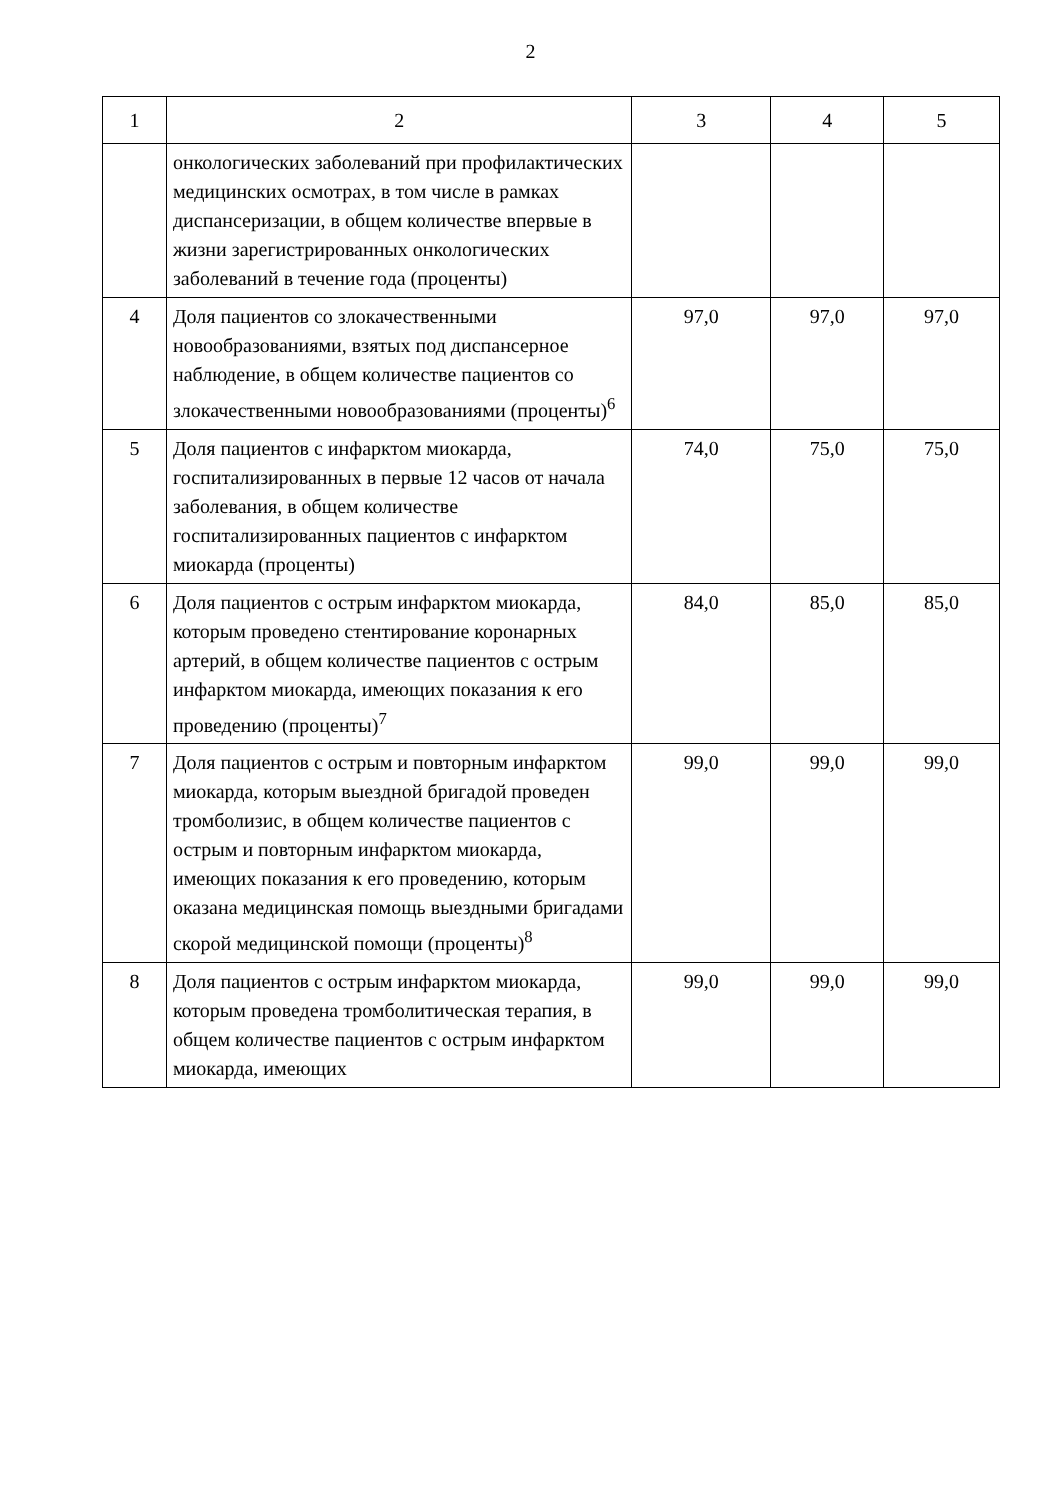2
| 1 | 2 | 3 | 4 | 5 |
| | онкологических заболеваний при профилактических медицинских осмотрах, в том числе в рамках диспансеризации, в общем количестве впервые в жизни зарегистрированных онкологических заболеваний в течение года (проценты) | | | |
| 4 | Доля пациентов со злокачественными новообразованиями, взятых под диспансерное наблюдение, в общем количестве пациентов со злокачественными новообразованиями (проценты)<sup>6</sup> | 97,0 | 97,0 | 97,0 |
| 5 | Доля пациентов с инфарктом миокарда, госпитализированных в первые 12 часов от начала заболевания, в общем количестве госпитализированных пациентов с инфарктом миокарда (проценты) | 74,0 | 75,0 | 75,0 |
| 6 | Доля пациентов с острым инфарктом миокарда, которым проведено стентирование коронарных артерий, в общем количестве пациентов с острым инфарктом миокарда, имеющих показания к его проведению (проценты)<sup>7</sup> | 84,0 | 85,0 | 85,0 |
| 7 | Доля пациентов с острым и повторным инфарктом миокарда, которым выездной бригадой проведен тромболизис, в общем количестве пациентов с острым и повторным инфарктом миокарда, имеющих показания к его проведению, которым оказана медицинская помощь выездными бригадами скорой медицинской помощи (проценты)<sup>8</sup> | 99,0 | 99,0 | 99,0 |
| 8 | Доля пациентов с острым инфарктом миокарда, которым проведена тромболитическая терапия, в общем количестве пациентов с острым инфарктом миокарда, имеющих | 99,0 | 99,0 | 99,0 |